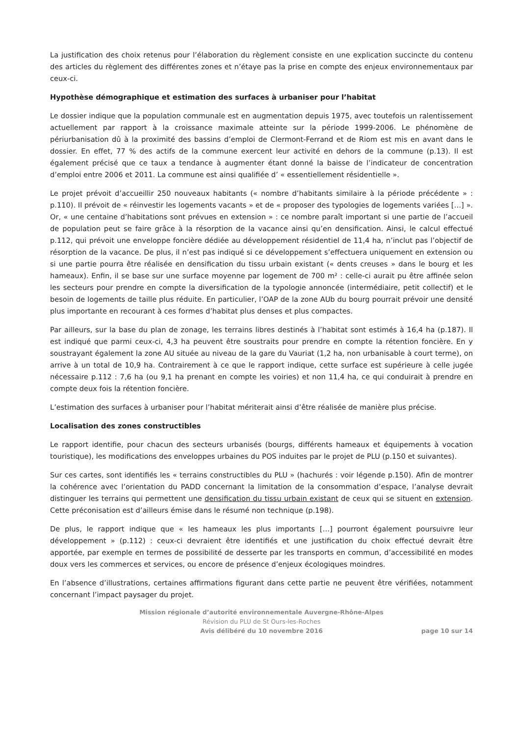La justification des choix retenus pour l’élaboration du règlement consiste en une explication succincte du contenu des articles du règlement des différentes zones et n’étaye pas la prise en compte des enjeux environnementaux par ceux-ci.
Hypothèse démographique et estimation des surfaces à urbaniser pour l’habitat
Le dossier indique que la population communale est en augmentation depuis 1975, avec toutefois un ralentissement actuellement par rapport à la croissance maximale atteinte sur la période 1999-2006. Le phénomène de périurbanisation dû à la proximité des bassins d’emploi de Clermont-Ferrand et de Riom est mis en avant dans le dossier. En effet, 77 % des actifs de la commune exercent leur activité en dehors de la commune (p.13). Il est également précisé que ce taux a tendance à augmenter étant donné la baisse de l’indicateur de concentration d’emploi entre 2006 et 2011. La commune est ainsi qualifiée d’ « essentiellement résidentielle ».
Le projet prévoit d’accueillir 250 nouveaux habitants (« nombre d’habitants similaire à la période précédente » : p.110). Il prévoit de « réinvestir les logements vacants » et de « proposer des typologies de logements variées […] ». Or, « une centaine d’habitations sont prévues en extension » : ce nombre paraît important si une partie de l’accueil de population peut se faire grâce à la résorption de la vacance ainsi qu’en densification. Ainsi, le calcul effectué p.112, qui prévoit une enveloppe foncière dédiée au développement résidentiel de 11,4 ha, n’inclut pas l’objectif de résorption de la vacance. De plus, il n’est pas indiqué si ce développement s’effectuera uniquement en extension ou si une partie pourra être réalisée en densification du tissu urbain existant (« dents creuses » dans le bourg et les hameaux). Enfin, il se base sur une surface moyenne par logement de 700 m² : celle-ci aurait pu être affinée selon les secteurs pour prendre en compte la diversification de la typologie annoncée (intermédiaire, petit collectif) et le besoin de logements de taille plus réduite. En particulier, l’OAP de la zone AUb du bourg pourrait prévoir une densité plus importante en recourant à ces formes d’habitat plus denses et plus compactes.
Par ailleurs, sur la base du plan de zonage, les terrains libres destinés à l’habitat sont estimés à 16,4 ha (p.187). Il est indiqué que parmi ceux-ci, 4,3 ha peuvent être soustraits pour prendre en compte la rétention foncière. En y soustrayant également la zone AU située au niveau de la gare du Vauriat (1,2 ha, non urbanisable à court terme), on arrive à un total de 10,9 ha. Contrairement à ce que le rapport indique, cette surface est supérieure à celle jugée nécessaire p.112 : 7,6 ha (ou 9,1 ha prenant en compte les voiries) et non 11,4 ha, ce qui conduirait à prendre en compte deux fois la rétention foncière.
L’estimation des surfaces à urbaniser pour l’habitat mériterait ainsi d’être réalisée de manière plus précise.
Localisation des zones constructibles
Le rapport identifie, pour chacun des secteurs urbanisés (bourgs, différents hameaux et équipements à vocation touristique), les modifications des enveloppes urbaines du POS induites par le projet de PLU (p.150 et suivantes).
Sur ces cartes, sont identifiés les « terrains constructibles du PLU » (hachurés : voir légende p.150). Afin de montrer la cohérence avec l’orientation du PADD concernant la limitation de la consommation d’espace, l’analyse devrait distinguer les terrains qui permettent une densification du tissu urbain existant de ceux qui se situent en extension. Cette préconisation est d’ailleurs émise dans le résumé non technique (p.198).
De plus, le rapport indique que « les hameaux les plus importants […] pourront également poursuivre leur développement » (p.112) : ceux-ci devraient être identifiés et une justification du choix effectué devrait être apportée, par exemple en termes de possibilité de desserte par les transports en commun, d’accessibilité en modes doux vers les commerces et services, ou encore de présence d’enjeux écologiques moindres.
En l’absence d’illustrations, certaines affirmations figurant dans cette partie ne peuvent être vérifiées, notamment concernant l’impact paysager du projet.
Mission régionale d’autorité environnementale Auvergne-Rhône-Alpes
Révision du PLU de St Ours-les-Roches
Avis délibéré du 10 novembre 2016 page 10 sur 14